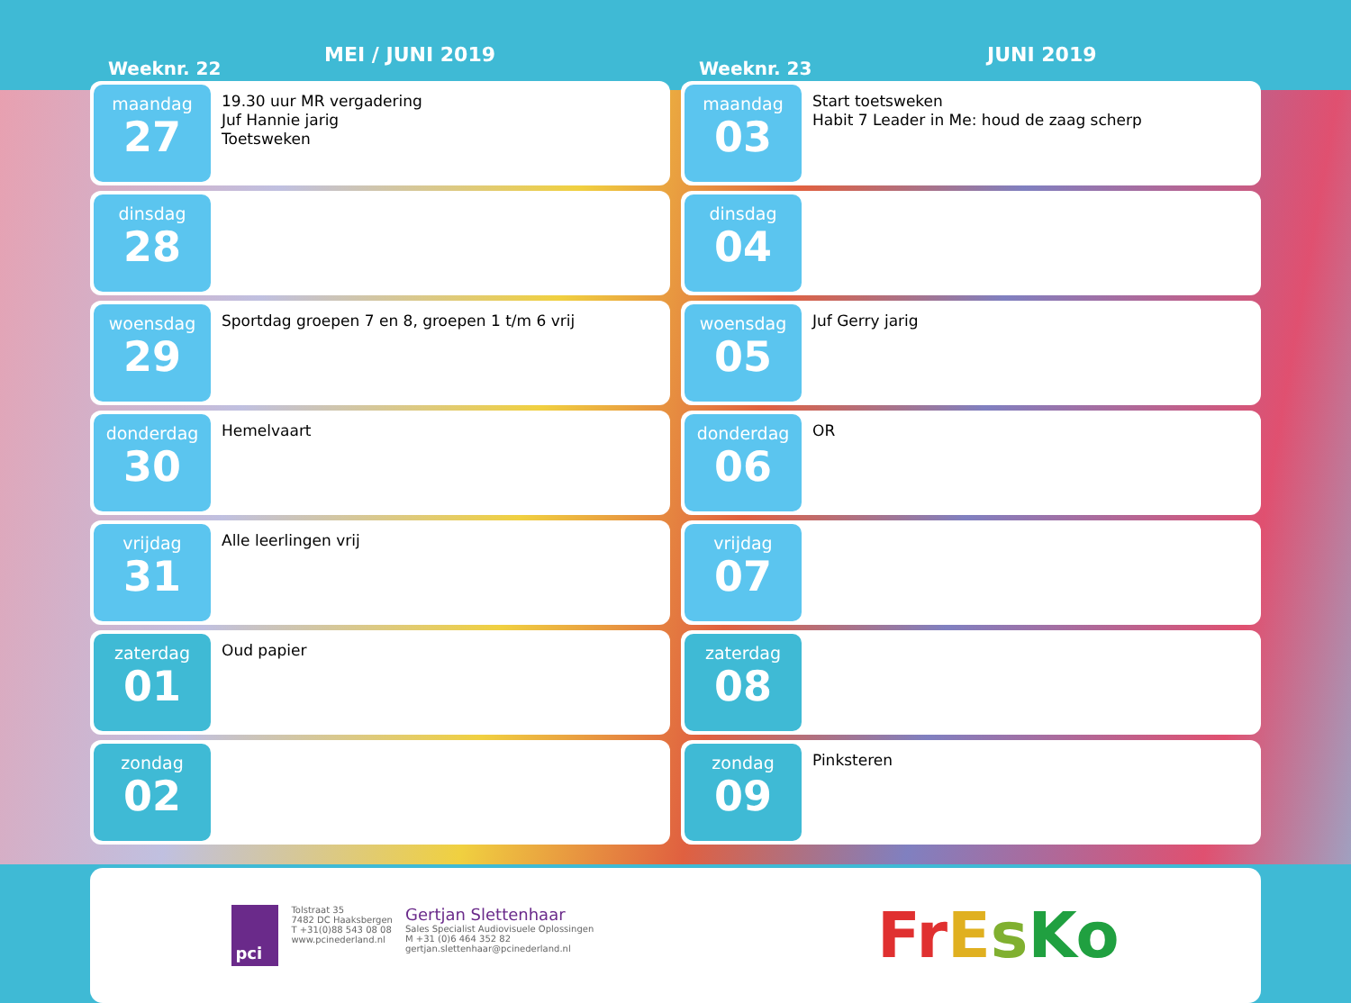Weeknr. 22
MEI / JUNI 2019
maandag
27
19.30 uur MR vergadering
Juf Hannie jarig
Toetsweken
dinsdag
28
woensdag
29
Sportdag groepen 7 en 8, groepen 1 t/m 6 vrij
donderdag
30
Hemelvaart
vrijdag
31
Alle leerlingen vrij
zaterdag
01
Oud papier
zondag
02
Weeknr. 23
JUNI 2019
maandag
03
Start toetsweken
Habit 7 Leader in Me: houd de zaag scherp
dinsdag
04
woensdag
05
Juf Gerry jarig
donderdag
06
OR
vrijdag
07
zaterdag
08
zondag
09
Pinksteren
pci
Tolstraat 35
7482 DC Haaksbergen
T +31(0)88 543 08 08
www.pcinederland.nl
Gertjan Slettenhaar
Sales Specialist Audiovisuele Oplossingen
M +31 (0)6 464 352 82
gertjan.slettenhaar@pcinederland.nl
FrEsKo